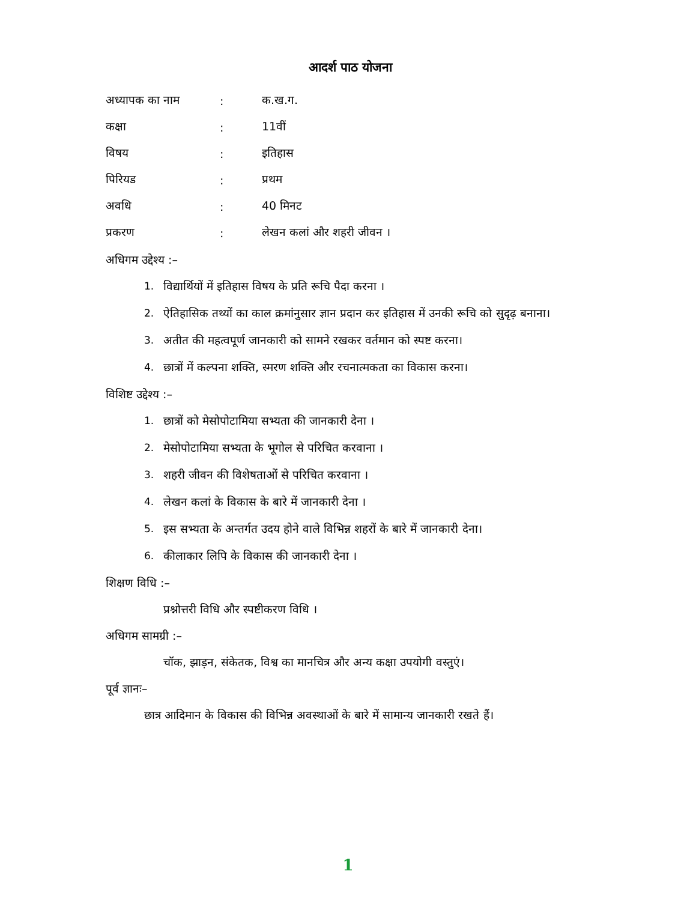आदर्श पाठ योजना
अध्यापक का नाम: क.ख.ग.
कक्षा: 11वीं
विषय: इतिहास
पिरियड: प्रथम
अवधि: 40 मिनट
प्रकरण: लेखन कलां और शहरी जीवन ।
अधिगम उद्देश्य :–
1. विद्यार्थियों में इतिहास विषय के प्रति रूचि पैदा करना ।
2. ऐतिहासिक तथ्यों का काल क्रमांनुसार ज्ञान प्रदान कर इतिहास में उनकी रूचि को सुदृढ़ बनाना।
3. अतीत की महत्वपूर्ण जानकारी को सामने रखकर वर्तमान को स्पष्ट करना।
4. छात्रों में कल्पना शक्ति, स्मरण शक्ति और रचनात्मकता का विकास करना।
विशिष्ट उद्देश्य :–
1. छात्रों को मेसोपोटामिया सभ्यता की जानकारी देना ।
2. मेसोपोटामिया सभ्यता के भूगोल से परिचित करवाना ।
3. शहरी जीवन की विशेषताओं से परिचित करवाना ।
4. लेखन कलां के विकास के बारे में जानकारी देना ।
5. इस सभ्यता के अन्तर्गत उदय होने वाले विभिन्न शहरों के बारे में जानकारी देना।
6. कीलाकार लिपि के विकास की जानकारी देना ।
शिक्षण विधि :–
प्रश्नोत्तरी विधि और स्पष्टीकरण विधि ।
अधिगम सामग्री :–
चॉक, झाड़न, संकेतक, विश्व का मानचित्र और अन्य कक्षा उपयोगी वस्तुएं।
पूर्व ज्ञानः–
छात्र आदिमान के विकास की विभिन्न अवस्थाओं के बारे में सामान्य जानकारी रखते हैं।
1